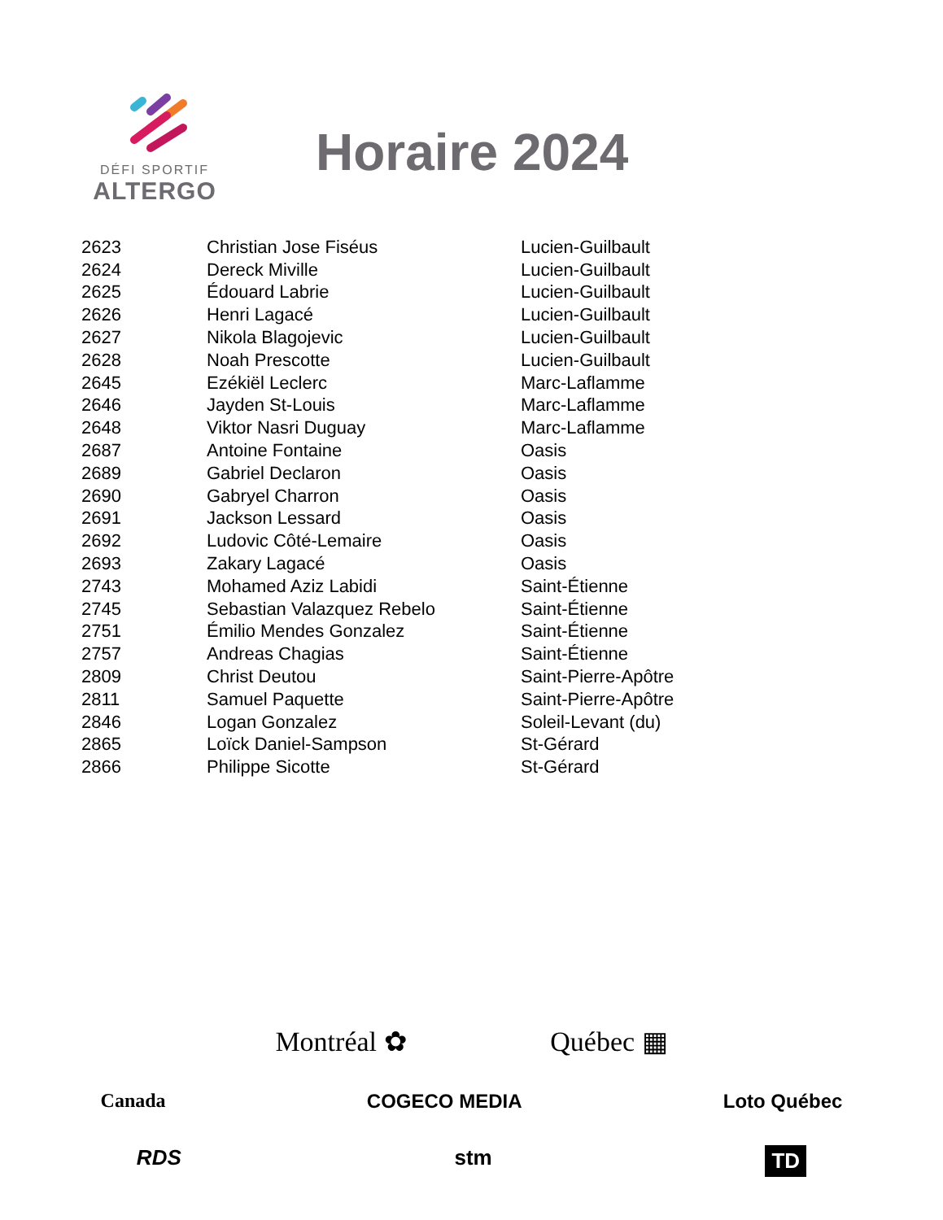DÉFI SPORTIF
ALTERGO
Horaire 2024
| 2623 | Christian Jose Fiséus | Lucien-Guilbault |
| 2624 | Dereck Miville | Lucien-Guilbault |
| 2625 | Édouard Labrie | Lucien-Guilbault |
| 2626 | Henri Lagacé | Lucien-Guilbault |
| 2627 | Nikola Blagojevic | Lucien-Guilbault |
| 2628 | Noah Prescotte | Lucien-Guilbault |
| 2645 | Ezékiël Leclerc | Marc-Laflamme |
| 2646 | Jayden St-Louis | Marc-Laflamme |
| 2648 | Viktor Nasri Duguay | Marc-Laflamme |
| 2687 | Antoine Fontaine | Oasis |
| 2689 | Gabriel Declaron | Oasis |
| 2690 | Gabryel Charron | Oasis |
| 2691 | Jackson Lessard | Oasis |
| 2692 | Ludovic Côté-Lemaire | Oasis |
| 2693 | Zakary Lagacé | Oasis |
| 2743 | Mohamed Aziz Labidi | Saint-Étienne |
| 2745 | Sebastian Valazquez Rebelo | Saint-Étienne |
| 2751 | Émilio Mendes Gonzalez | Saint-Étienne |
| 2757 | Andreas Chagias | Saint-Étienne |
| 2809 | Christ Deutou | Saint-Pierre-Apôtre |
| 2811 | Samuel Paquette | Saint-Pierre-Apôtre |
| 2846 | Logan Gonzalez | Soleil-Levant (du) |
| 2865 | Loïck Daniel-Sampson | St-Gérard |
| 2866 | Philippe Sicotte | St-Gérard |
Montréal ✿ Québec ▦
Canada COGECO MEDIA Loto Québec
RDS stm TD